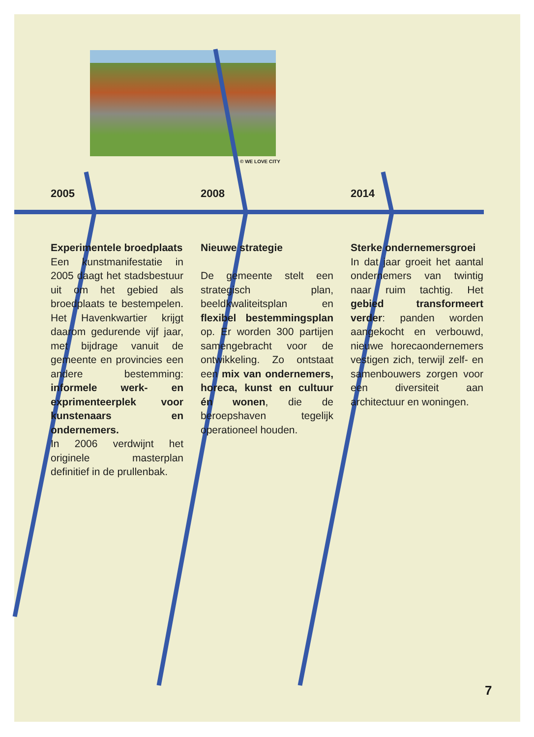© WE LOVE CITY
2005
Experimentele broedplaats
Een kunstmanifestatie in 2005 daagt het stadsbestuur uit om het gebied als broedplaats te bestempelen. Het Havenkwartier krijgt daarom gedurende vijf jaar, met bijdrage vanuit de gemeente en provincies een andere bestemming: informele werk- en exprimenteerplek voor kunstenaars en ondernemers.
In 2006 verdwijnt het originele masterplan definitief in de prullenbak.
2008
Nieuwe strategie
De gemeente stelt een strategisch plan, beeldkwaliteitsplan en flexibel bestemmingsplan op. Er worden 300 partijen samengebracht voor de ontwikkeling. Zo ontstaat een mix van ondernemers, horeca, kunst en cultuur én wonen, die de beroepshaven tegelijk operationeel houden.
2014
Sterke ondernemersgroei
In dat jaar groeit het aantal ondernemers van twintig naar ruim tachtig. Het gebied transformeert verder: panden worden aangekocht en verbouwd, nieuwe horecaondernemers vestigen zich, terwijl zelf- en samenbouwers zorgen voor een diversiteit aan architectuur en woningen.
7